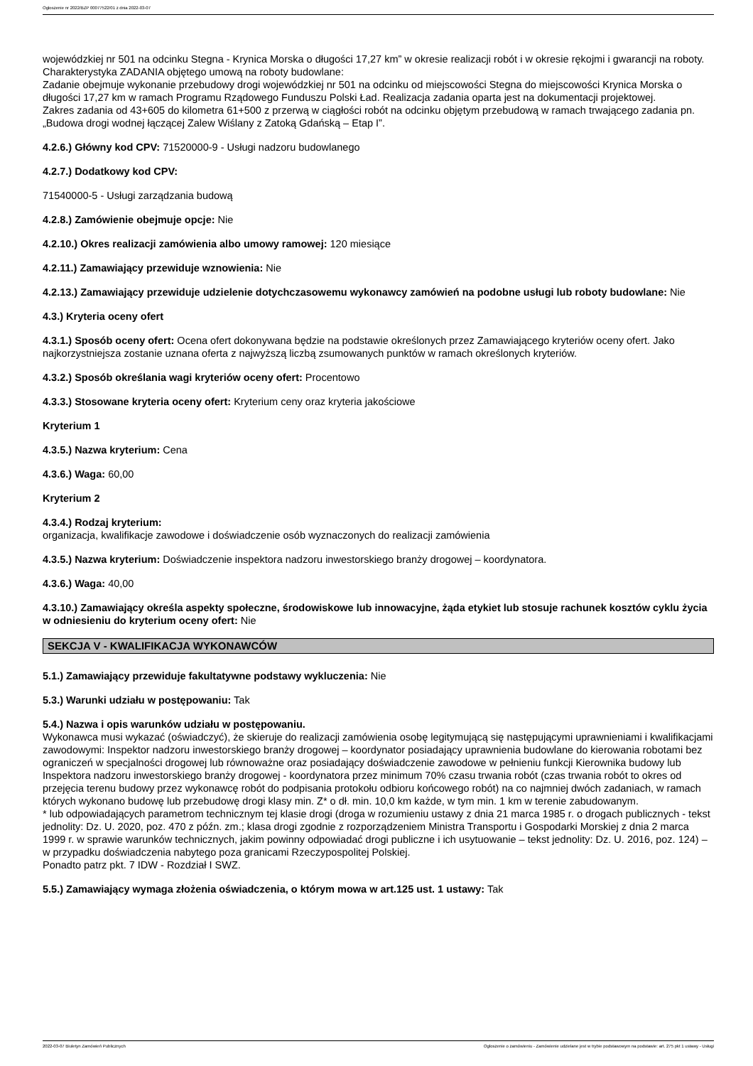Ogłoszenie nr 2022/BZP 00077522/01 z dnia 2022-03-07
wojewódzkiej nr 501 na odcinku Stegna - Krynica Morska o długości 17,27 km” w okresie realizacji robót i w okresie rękojmi i gwarancji na roboty.
Charakterystyka ZADANIA objętego umową na roboty budowlane:
Zadanie obejmuje wykonanie przebudowy drogi wojewódzkiej nr 501 na odcinku od miejscowości Stegna do miejscowości Krynica Morska o długości 17,27 km w ramach Programu Rządowego Funduszu Polski Ład. Realizacja zadania oparta jest na dokumentacji projektowej.
Zakres zadania od 43+605 do kilometra 61+500 z przerwą w ciągłości robót na odcinku objętym przebudową w ramach trwającego zadania pn. „Budowa drogi wodnej łączącej Zalew Wiślany z Zatoką Gdańską – Etap I”.
4.2.6.) Główny kod CPV: 71520000-9 - Usługi nadzoru budowlanego
4.2.7.) Dodatkowy kod CPV:
71540000-5 - Usługi zarządzania budową
4.2.8.) Zamówienie obejmuje opcje: Nie
4.2.10.) Okres realizacji zamówienia albo umowy ramowej: 120 miesiące
4.2.11.) Zamawiający przewiduje wznowienia: Nie
4.2.13.) Zamawiający przewiduje udzielenie dotychczasowemu wykonawcy zamówień na podobne usługi lub roboty budowlane: Nie
4.3.) Kryteria oceny ofert
4.3.1.) Sposób oceny ofert: Ocena ofert dokonywana będzie na podstawie określonych przez Zamawiającego kryteriów oceny ofert. Jako najkorzystniejsza zostanie uznana oferta z najwyższą liczbą zsumowanych punktów w ramach określonych kryteriów.
4.3.2.) Sposób określania wagi kryteriów oceny ofert: Procentowo
4.3.3.) Stosowane kryteria oceny ofert: Kryterium ceny oraz kryteria jakościowe
Kryterium 1
4.3.5.) Nazwa kryterium: Cena
4.3.6.) Waga: 60,00
Kryterium 2
4.3.4.) Rodzaj kryterium:
organizacja, kwalifikacje zawodowe i doświadczenie osób wyznaczonych do realizacji zamówienia
4.3.5.) Nazwa kryterium: Doświadczenie inspektora nadzoru inwestorskiego branży drogowej – koordynatora.
4.3.6.) Waga: 40,00
4.3.10.) Zamawiający określa aspekty społeczne, środowiskowe lub innowacyjne, żąda etykiet lub stosuje rachunek kosztów cyklu życia w odniesieniu do kryterium oceny ofert: Nie
SEKCJA V - KWALIFIKACJA WYKONAWCÓW
5.1.) Zamawiający przewiduje fakultatywne podstawy wykluczenia: Nie
5.3.) Warunki udziału w postępowaniu: Tak
5.4.) Nazwa i opis warunków udziału w postępowaniu.
Wykonawca musi wykazać (oświadczyć), że skieruje do realizacji zamówienia osobę legitymującą się następującymi uprawnieniami i kwalifikacjami zawodowymi: Inspektor nadzoru inwestorskiego branży drogowej – koordynator posiadający uprawnienia budowlane do kierowania robotami bez ograniczeń w specjalności drogowej lub równoważne oraz posiadający doświadczenie zawodowe w pełnieniu funkcji Kierownika budowy lub Inspektora nadzoru inwestorskiego branży drogowej - koordynatora przez minimum 70% czasu trwania robót (czas trwania robót to okres od przejęcia terenu budowy przez wykonawcę robót do podpisania protokołu odbioru końcowego robót) na co najmniej dwóch zadaniach, w ramach których wykonano budowę lub przebudowę drogi klasy min. Z* o dł. min. 10,0 km każde, w tym min. 1 km w terenie zabudowanym.
* lub odpowiadających parametrom technicznym tej klasie drogi (droga w rozumieniu ustawy z dnia 21 marca 1985 r. o drogach publicznych - tekst jednolity: Dz. U. 2020, poz. 470 z późn. zm.; klasa drogi zgodnie z rozporządzeniem Ministra Transportu i Gospodarki Morskiej z dnia 2 marca 1999 r. w sprawie warunków technicznych, jakim powinny odpowiadać drogi publiczne i ich usytuowanie – tekst jednolity: Dz. U. 2016, poz. 124) – w przypadku doświadczenia nabytego poza granicami Rzeczypospolitej Polskiej.
Ponadto patrz pkt. 7 IDW - Rozdział I SWZ.
5.5.) Zamawiający wymaga złożenia oświadczenia, o którym mowa w art.125 ust. 1 ustawy: Tak
2022-03-07 Biuletyn Zamówień Publicznych Ogłoszenie o zamówieniu - Zamówienie udzielane jest w trybie podstawowym na podstawie: art. 275 pkt 1 ustawy - Usługi